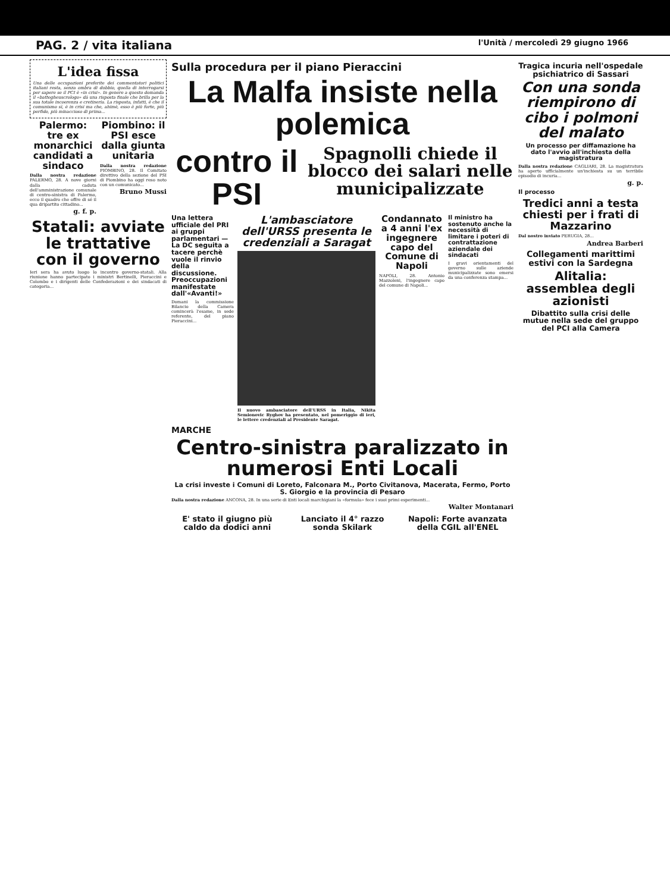PAG. 2 / vita italiana l'Unità / mercoledì 29 giugno 1966
L'idea fissa
Una delle occupazioni preferite dei commentatori politici italiani resta, senza ombra di dubbio, quella di interrogarsi per sapere se il PCI è «in crisi». In genere a questo domanda il «battegheuscrologo» dà una risposta finale che brilla per la sua totale incoerenza e cretineria. La risposta, infatti, è che il comunismo sì, è in crisi ma che, ahimè, esso è più forte, più perfido, più minaccioso di prima...
Palermo: tre ex monarchici candidati a sindaco
Dalla nostra redazione PALERMO, 28. A nove giorni dalla caduta dell'amministrazione comunale di centro-sinistra di Palermo, ecco il quadro che offre di sé il qua dripartito cittadino...
g. f. p.
Piombino: il PSI esce dalla giunta unitaria
Dalla nostra redazione PIOMBINO, 28. Il Comitato direttivo della sezione del PSI di Piombino ha oggi reso noto con un comunicato...
Bruno Mussi
Statali: avviate le trattative con il governo
Ieri sera ha avuto luogo lo incontro governo-statali. Alla riunione hanno partecipato i ministri Bertinelli, Pieraccini e Colombo e i dirigenti delle Confederazioni e dei sindacati di categoria...
Sulla procedura per il piano Pieraccini
La Malfa insiste nella polemica
contro il PSI
Spagnolli chiede il blocco dei salari nelle municipalizzate
Una lettera ufficiale del PRI ai gruppi parlamentari — La DC seguita a tacere perchè vuole il rinvio della discussione. Preoccupazioni manifestate dall'«Avanti!»
Domani la commissione Bilancio della Camera comincerà l'esame, in sede referente, del piano Pieraccini...
L'ambasciatore dell'URSS presenta le credenziali a Saragat
Il nuovo ambasciatore dell'URSS in Italia, Nikita Semionovic Ryghov ha presentato, nel pomeriggio di ieri, le lettere credenziali al Presidente Saragat.
Condannato a 4 anni l'ex ingegnere capo del Comune di Napoli
NAPOLI, 28. Antonio Mazzoleni, l'ingegnere capo del comune di Napoli...
Il ministro ha sostenuto anche la necessità di limitare i poteri di contrattazione aziendale dei sindacati
I gravi orientamenti del governo sulle aziende municipalizzate sono emersi da una conferenza stampa...
MARCHE
Centro-sinistra paralizzato in numerosi Enti Locali
La crisi investe i Comuni di Loreto, Falconara M., Porto Civitanova, Macerata, Fermo, Porto S. Giorgio e la provincia di Pesaro
Dalla nostra redazione ANCONA, 28. In una serie di Enti locali marchigiani la «formula» fece i suoi primi esperimenti...
Walter Montanari
E' stato il giugno più caldo da dodici anni
Lanciato il 4° razzo sonda Skilark
Napoli: Forte avanzata della CGIL all'ENEL
Tragica incuria nell'ospedale psichiatrico di Sassari
Con una sonda riempirono di cibo i polmoni del malato
Un processo per diffamazione ha dato l'avvio all'inchiesta della magistratura
Dalla nostra redazione CAGLIARI, 28. La magistratura ha aperto ufficialmente un'inchiesta su un terribile episodio di incuria...
g. p.
Il processo
Tredici anni a testa chiesti per i frati di Mazzarino
Dal nostro inviato PERUGIA, 28...
Andrea Barberi
Collegamenti marittimi estivi con la Sardegna
Alitalia: assemblea degli azionisti
Dibattito sulla crisi delle mutue nella sede del gruppo del PCI alla Camera